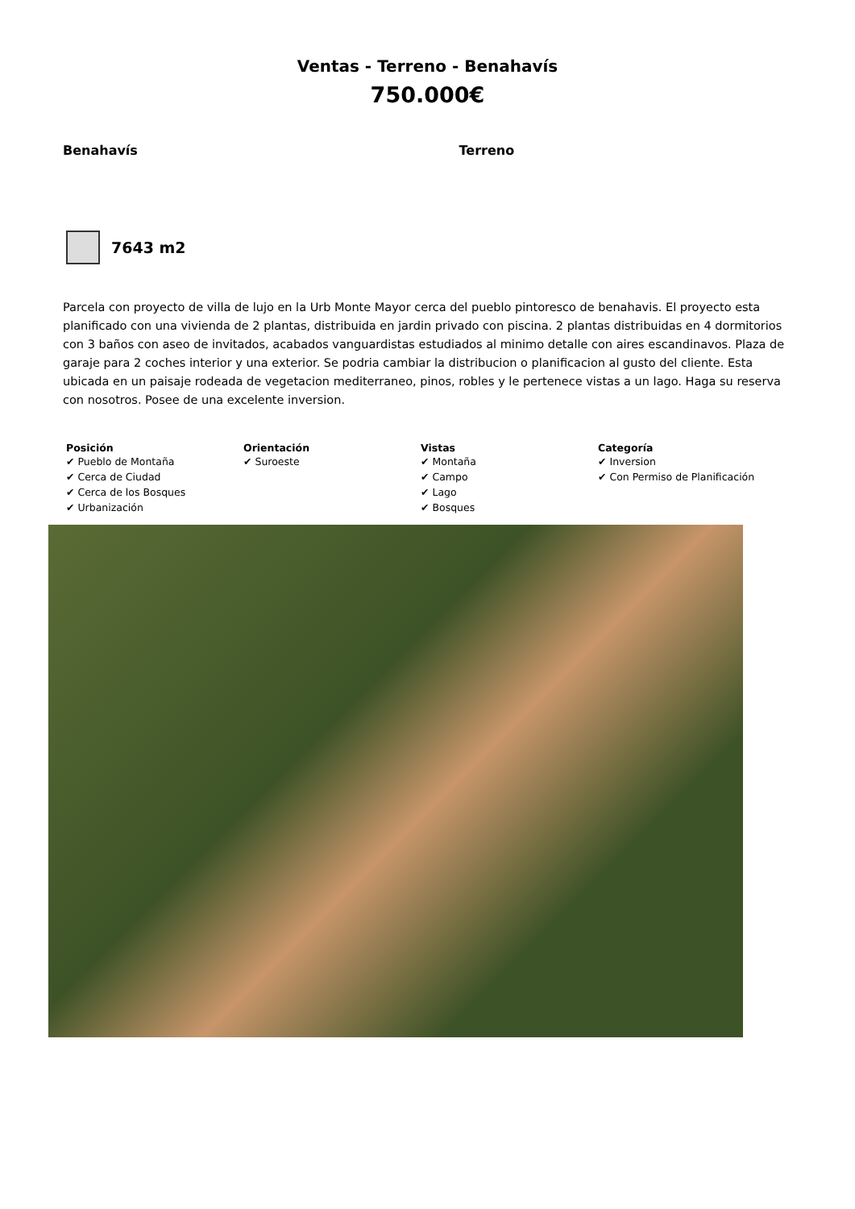Ventas - Terreno - Benahavís
750.000€
Benahavís Terreno
7643 m2
Parcela con proyecto de villa de lujo en la Urb Monte Mayor cerca del pueblo pintoresco de benahavis. El proyecto esta planificado con una vivienda de 2 plantas, distribuida en jardin privado con piscina. 2 plantas distribuidas en 4 dormitorios con 3 baños con aseo de invitados, acabados vanguardistas estudiados al minimo detalle con aires escandinavos. Plaza de garaje para 2 coches interior y una exterior. Se podria cambiar la distribucion o planificacion al gusto del cliente. Esta ubicada en un paisaje rodeada de vegetacion mediterraneo, pinos, robles y le pertenece vistas a un lago. Haga su reserva con nosotros. Posee de una excelente inversion.
Posición
✔ Pueblo de Montaña
✔ Cerca de Ciudad
✔ Cerca de los Bosques
✔ Urbanización
Orientación
✔ Suroeste
Vistas
✔ Montaña
✔ Campo
✔ Lago
✔ Bosques
Categoría
✔ Inversion
✔ Con Permiso de Planificación